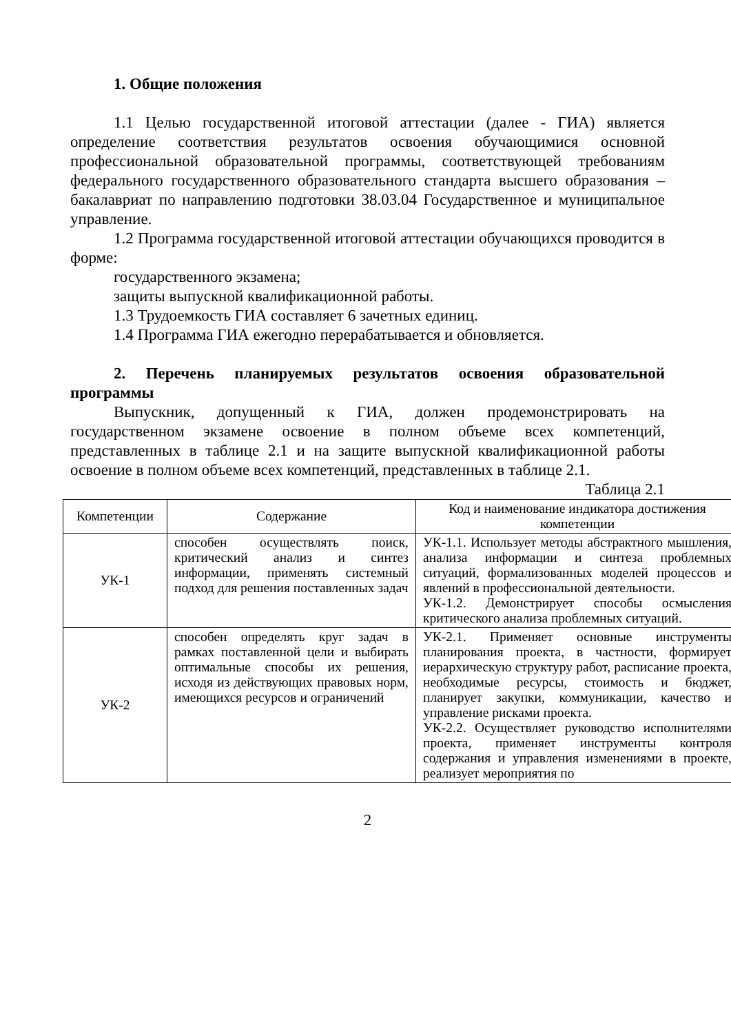1. Общие положения
1.1 Целью государственной итоговой аттестации (далее - ГИА) является определение соответствия результатов освоения обучающимися основной профессиональной образовательной программы, соответствующей требованиям федерального государственного образовательного стандарта высшего образования – бакалавриат по направлению подготовки 38.03.04 Государственное и муниципальное управление.
1.2 Программа государственной итоговой аттестации обучающихся проводится в форме:
государственного экзамена;
защиты выпускной квалификационной работы.
1.3 Трудоемкость ГИА составляет 6 зачетных единиц.
1.4 Программа ГИА ежегодно перерабатывается и обновляется.
2. Перечень планируемых результатов освоения образовательной программы
Выпускник, допущенный к ГИА, должен продемонстрировать на государственном экзамене освоение в полном объеме всех компетенций, представленных в таблице 2.1 и на защите выпускной квалификационной работы освоение в полном объеме всех компетенций, представленных в таблице 2.1.
Таблица 2.1
| Компетенции | Содержание | Код и наименование индикатора достижения компетенции |
| --- | --- | --- |
| УК-1 | способен осуществлять поиск, критический анализ и синтез информации, применять системный подход для решения поставленных задач | УК-1.1. Использует методы абстрактного мышления, анализа информации и синтеза проблемных ситуаций, формализованных моделей процессов и явлений в профессиональной деятельности. УК-1.2. Демонстрирует способы осмысления критического анализа проблемных ситуаций. |
| УК-2 | способен определять круг задач в рамках поставленной цели и выбирать оптимальные способы их решения, исходя из действующих правовых норм, имеющихся ресурсов и ограничений | УК-2.1. Применяет основные инструменты планирования проекта, в частности, формирует иерархическую структуру работ, расписание проекта, необходимые ресурсы, стоимость и бюджет, планирует закупки, коммуникации, качество и управление рисками проекта. УК-2.2. Осуществляет руководство исполнителями проекта, применяет инструменты контроля содержания и управления изменениями в проекте, реализует мероприятия по |
2